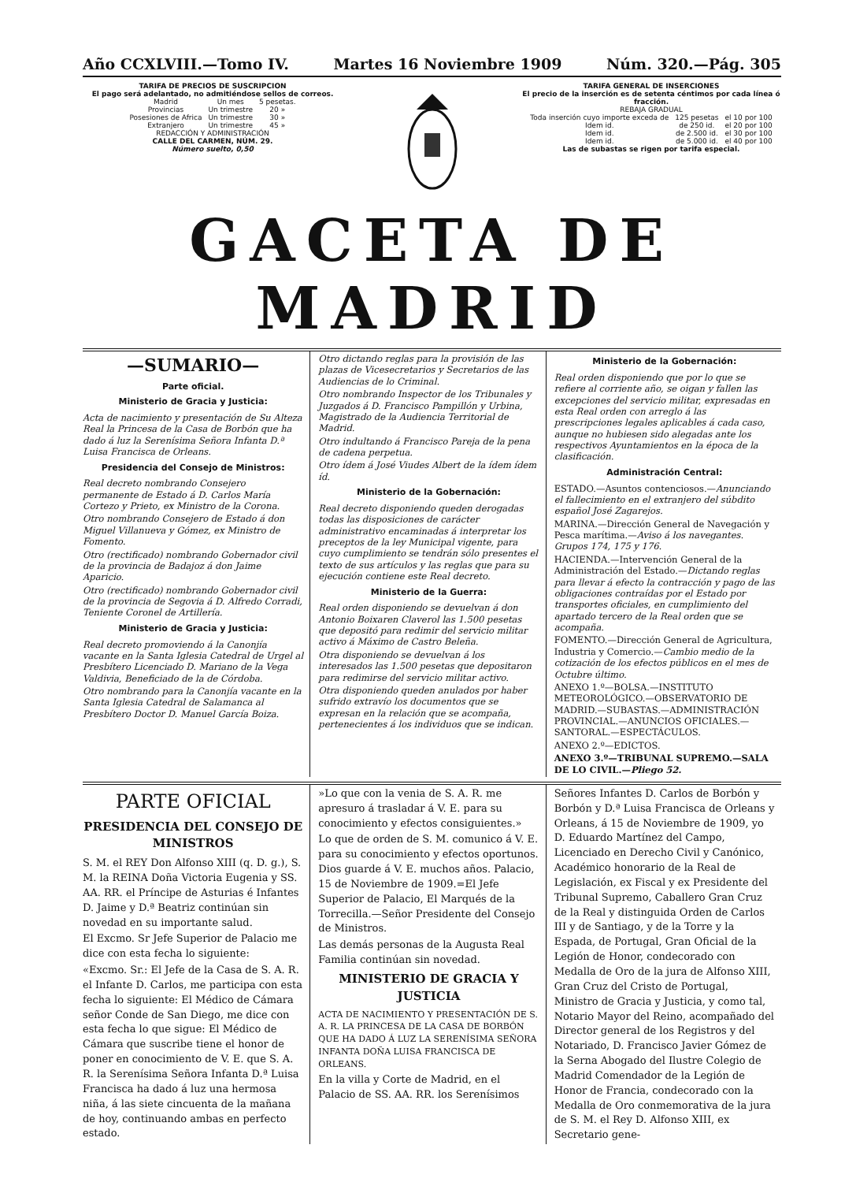Año CCXLVIII.—Tomo IV. Martes 16 Noviembre 1909 Núm. 320.—Pág. 305
TARIFA DE PRECIOS DE SUSCRIPCION
El pago será adelantado, no admitiéndose sellos de correos.
| Madrid | Un mes | 5 pesetas. |
| Provincias | Un trimestre | 20 » |
| Posesiones de Africa | Un trimestre | 30 » |
| Extranjero | Un trimestre | 45 » |
REDACCIÓN Y ADMINISTRACIÓN
CALLE DEL CARMEN, NÚM. 29.
Número suelto, 0,50
TARIFA GENERAL DE INSERCIONES
El precio de la inserción es de setenta céntimos por cada línea ó fracción.
REBAJA GRADUAL
| Toda inserción cuyo importe exceda de | 125 pesetas | el 10 por 100 |
| Idem id. | de 250 id. | el 20 por 100 |
| Idem id. | de 2.500 id. | el 30 por 100 |
| Idem id. | de 5.000 id. | el 40 por 100 |
Las de subastas se rigen por tarifa especial.
GACETA DE MADRID
—SUMARIO—
Parte oficial.
Ministerio de Gracia y Justicia:
Acta de nacimiento y presentación de Su Alteza Real la Princesa de la Casa de Borbón que ha dado á luz la Serenísima Señora Infanta D.ª Luisa Francisca de Orleans.
Presidencia del Consejo de Ministros:
Real decreto nombrando Consejero permanente de Estado á D. Carlos María Cortezo y Prieto, ex Ministro de la Corona.
Otro nombrando Consejero de Estado á don Miguel Villanueva y Gómez, ex Ministro de Fomento.
Otro (rectificado) nombrando Gobernador civil de la provincia de Badajoz á don Jaime Aparicio.
Otro (rectificado) nombrando Gobernador civil de la provincia de Segovia á D. Alfredo Corradi, Teniente Coronel de Artillería.
Ministerio de Gracia y Justicia:
Real decreto promoviendo á la Canonjía vacante en la Santa Iglesia Catedral de Urgel al Presbítero Licenciado D. Mariano de la Vega Valdivia, Beneficiado de la de Córdoba.
Otro nombrando para la Canonjía vacante en la Santa Iglesia Catedral de Salamanca al Presbítero Doctor D. Manuel García Boiza.
Otro dictando reglas para la provisión de las plazas de Vicesecretarios y Secretarios de las Audiencias de lo Criminal.
Otro nombrando Inspector de los Tribunales y Juzgados á D. Francisco Pampillón y Urbina, Magistrado de la Audiencia Territorial de Madrid.
Otro indultando á Francisco Pareja de la pena de cadena perpetua.
Otro ídem á José Viudes Albert de la ídem ídem íd.
Ministerio de la Gobernación:
Real decreto disponiendo queden derogadas todas las disposiciones de carácter administrativo encaminadas á interpretar los preceptos de la ley Municipal vigente, para cuyo cumplimiento se tendrán sólo presentes el texto de sus artículos y las reglas que para su ejecución contiene este Real decreto.
Ministerio de la Guerra:
Real orden disponiendo se devuelvan á don Antonio Boixaren Claverol las 1.500 pesetas que depositó para redimir del servicio militar activo á Máximo de Castro Beleña.
Otra disponiendo se devuelvan á los interesados las 1.500 pesetas que depositaron para redimirse del servicio militar activo.
Otra disponiendo queden anulados por haber sufrido extravío los documentos que se expresan en la relación que se acompaña, pertenecientes á los individuos que se indican.
Ministerio de la Gobernación:
Real orden disponiendo que por lo que se refiere al corriente año, se oigan y fallen las excepciones del servicio militar, expresadas en esta Real orden con arreglo á las prescripciones legales aplicables á cada caso, aunque no hubiesen sido alegadas ante los respectivos Ayuntamientos en la época de la clasificación.
Administración Central:
ESTADO.—Asuntos contenciosos.—Anunciando el fallecimiento en el extranjero del súbdito español José Zagarejos.
MARINA.—Dirección General de Navegación y Pesca marítima.—Aviso á los navegantes. Grupos 174, 175 y 176.
HACIENDA.—Intervención General de la Administración del Estado.—Dictando reglas para llevar á efecto la contracción y pago de las obligaciones contraídas por el Estado por transportes oficiales, en cumplimiento del apartado tercero de la Real orden que se acompaña.
FOMENTO.—Dirección General de Agricultura, Industria y Comercio.—Cambio medio de la cotización de los efectos públicos en el mes de Octubre último.
ANEXO 1.º—BOLSA.—INSTITUTO METEOROLÓGICO.—OBSERVATORIO DE MADRID.—SUBASTAS.—ADMINISTRACIÓN PROVINCIAL.—ANUNCIOS OFICIALES.—SANTORAL.—ESPECTÁCULOS.
ANEXO 2.º—EDICTOS.
ANEXO 3.º—TRIBUNAL SUPREMO.—SALA DE LO CIVIL.—Pliego 52.
PARTE OFICIAL
PRESIDENCIA DEL CONSEJO DE MINISTROS
S. M. el REY Don Alfonso XIII (q. D. g.), S. M. la REINA Doña Victoria Eugenia y SS. AA. RR. el Príncipe de Asturias é Infantes D. Jaime y D.ª Beatriz continúan sin novedad en su importante salud.
El Excmo. Sr Jefe Superior de Palacio me dice con esta fecha lo siguiente:
«Excmo. Sr.: El Jefe de la Casa de S. A. R. el Infante D. Carlos, me participa con esta fecha lo siguiente: El Médico de Cámara señor Conde de San Diego, me dice con esta fecha lo que sigue: El Médico de Cámara que suscribe tiene el honor de poner en conocimiento de V. E. que S. A. R. la Serenísima Señora Infanta D.ª Luisa Francisca ha dado á luz una hermosa niña, á las siete cincuenta de la mañana de hoy, continuando ambas en perfecto estado.
»Lo que con la venia de S. A. R. me apresuro á trasladar á V. E. para su conocimiento y efectos consiguientes.»
Lo que de orden de S. M. comunico á V. E. para su conocimiento y efectos oportunos. Dios guarde á V. E. muchos años. Palacio, 15 de Noviembre de 1909.=El Jefe Superior de Palacio, El Marqués de la Torrecilla.—Señor Presidente del Consejo de Ministros.
Las demás personas de la Augusta Real Familia continúan sin novedad.
MINISTERIO DE GRACIA Y JUSTICIA
ACTA DE NACIMIENTO Y PRESENTACIÓN DE S. A. R. LA PRINCESA DE LA CASA DE BORBÓN QUE HA DADO Á LUZ LA SERENÍSIMA SEÑORA INFANTA DOÑA LUISA FRANCISCA DE ORLEANS.
En la villa y Corte de Madrid, en el Palacio de SS. AA. RR. los Serenísimos
Señores Infantes D. Carlos de Borbón y Borbón y D.ª Luisa Francisca de Orleans y Orleans, á 15 de Noviembre de 1909, yo D. Eduardo Martínez del Campo, Licenciado en Derecho Civil y Canónico, Académico honorario de la Real de Legislación, ex Fiscal y ex Presidente del Tribunal Supremo, Caballero Gran Cruz de la Real y distinguida Orden de Carlos III y de Santiago, y de la Torre y la Espada, de Portugal, Gran Oficial de la Legión de Honor, condecorado con Medalla de Oro de la jura de Alfonso XIII, Gran Cruz del Cristo de Portugal, Ministro de Gracia y Justicia, y como tal, Notario Mayor del Reino, acompañado del Director general de los Registros y del Notariado, D. Francisco Javier Gómez de la Serna Abogado del Ilustre Colegio de Madrid Comendador de la Legión de Honor de Francia, condecorado con la Medalla de Oro conmemorativa de la jura de S. M. el Rey D. Alfonso XIII, ex Secretario gene-